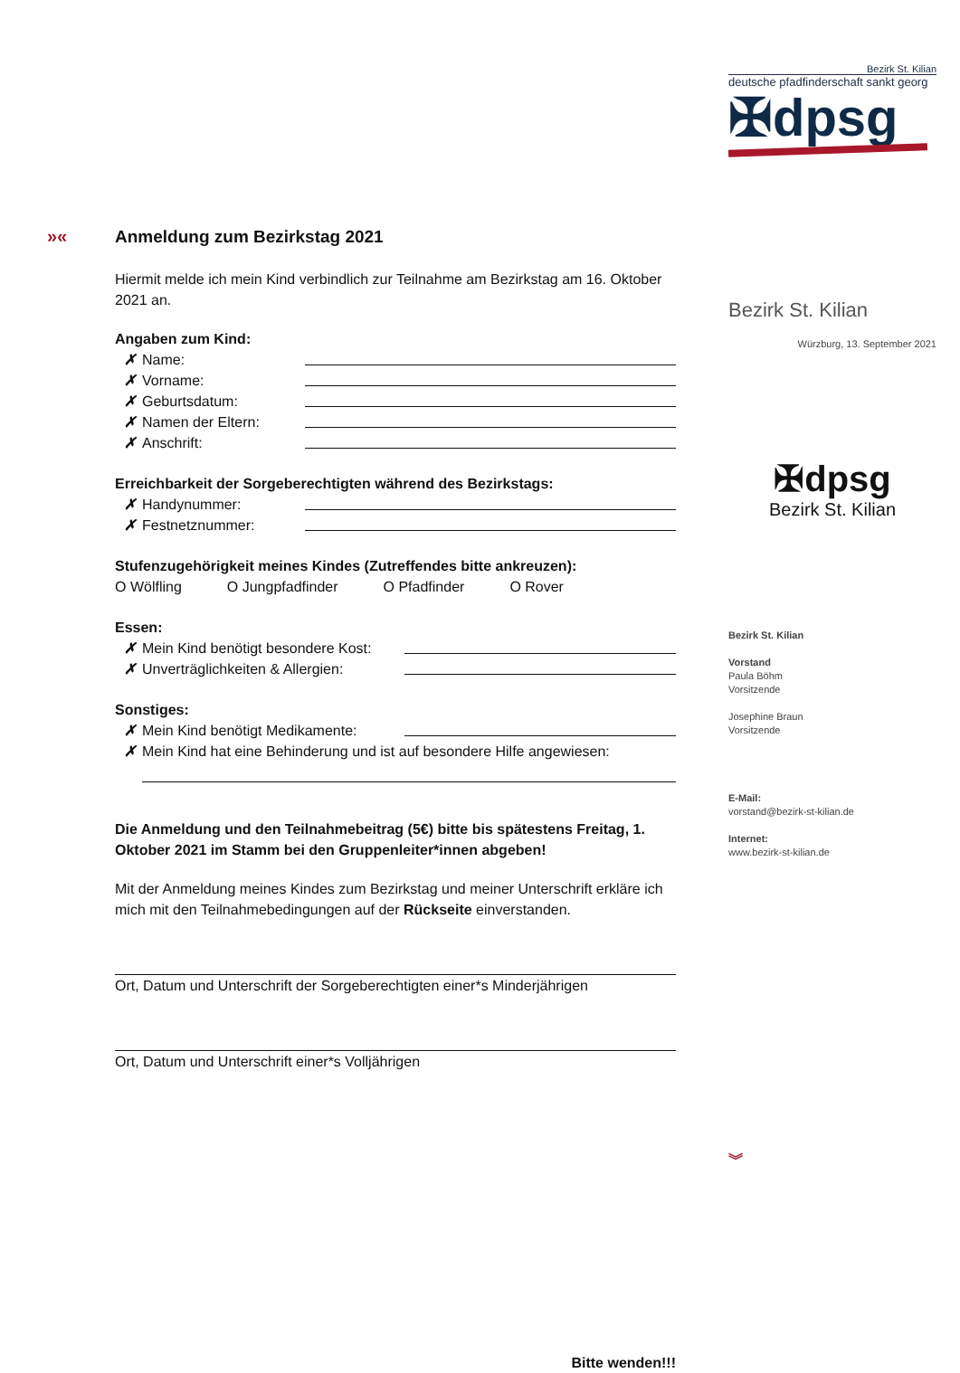Bezirk St. Kilian
deutsche pfadfinderschaft sankt georg
✠dpsg
Bezirk St. Kilian
Würzburg, 13. September 2021
✠dpsg
Bezirk St. Kilian
Bezirk St. Kilian
Vorstand
Paula Böhm
Vorsitzende
Josephine Braun
Vorsitzende
E-Mail:
vorstand@bezirk-st-kilian.de
Internet:
www.bezirk-st-kilian.de
︾
»«
Anmeldung zum Bezirkstag 2021
Hiermit melde ich mein Kind verbindlich zur Teilnahme am Bezirkstag am 16. Oktober 2021 an.
Angaben zum Kind:
✗ Name:
✗ Vorname:
✗ Geburtsdatum:
✗ Namen der Eltern:
✗ Anschrift:
Erreichbarkeit der Sorgeberechtigten während des Bezirkstags:
✗ Handynummer:
✗ Festnetznummer:
Stufenzugehörigkeit meines Kindes (Zutreffendes bitte ankreuzen):
O Wölfling O Jungpfadfinder O Pfadfinder O Rover
Essen:
✗ Mein Kind benötigt besondere Kost:
✗ Unverträglichkeiten & Allergien:
Sonstiges:
✗ Mein Kind benötigt Medikamente:
✗ Mein Kind hat eine Behinderung und ist auf besondere Hilfe angewiesen:
Die Anmeldung und den Teilnahmebeitrag (5€) bitte bis spätestens Freitag, 1. Oktober 2021 im Stamm bei den Gruppenleiter*innen abgeben!
Mit der Anmeldung meines Kindes zum Bezirkstag und meiner Unterschrift erkläre ich mich mit den Teilnahmebedingungen auf der Rückseite einverstanden.
Ort, Datum und Unterschrift der Sorgeberechtigten einer*s Minderjährigen
Ort, Datum und Unterschrift einer*s Volljährigen
Bitte wenden!!!